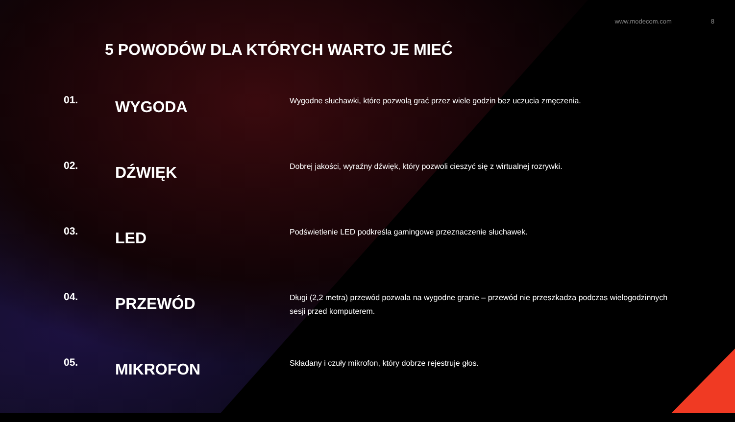www.modecom.com 8
5 POWODÓW DLA KTÓRYCH WARTO JE MIEĆ
01.
WYGODA
Wygodne słuchawki, które pozwolą grać przez wiele godzin bez uczucia zmęczenia.
02.
DŹWIĘK
Dobrej jakości, wyraźny dźwięk, który pozwoli cieszyć się z wirtualnej rozrywki.
03.
LED
Podświetlenie LED podkreśla gamingowe przeznaczenie słuchawek.
04.
PRZEWÓD
Długi (2,2 metra) przewód pozwala na wygodne granie – przewód nie przeszkadza podczas wielogodzinnych sesji przed komputerem.
05.
MIKROFON
Składany i czuły mikrofon, który dobrze rejestruje głos.